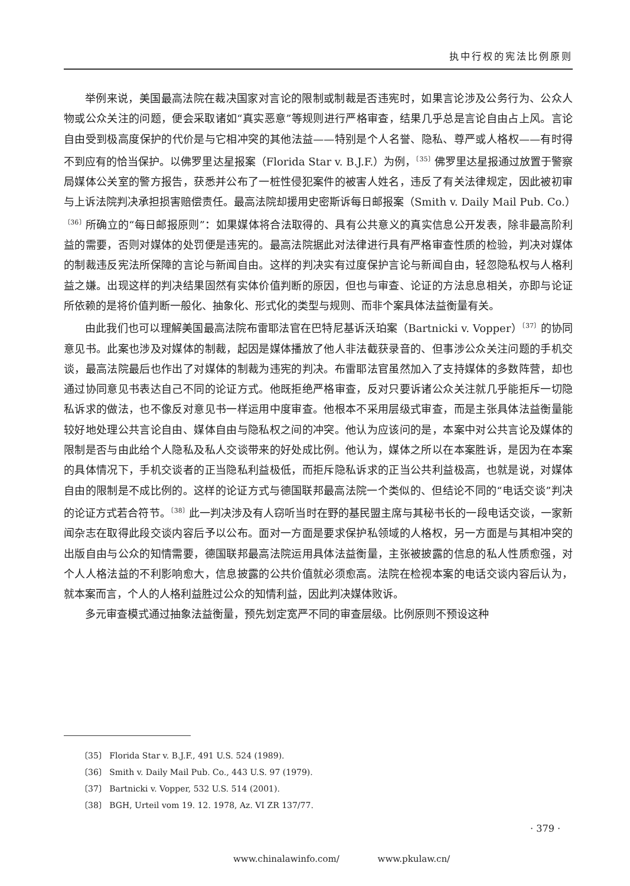执中行权的宪法比例原则
举例来说，美国最高法院在裁决国家对言论的限制或制裁是否违宪时，如果言论涉及公务行为、公众人物或公众关注的问题，便会采取诸如“真实恶意”等规则进行严格审查，结果几乎总是言论自由占上风。言论自由受到极高度保护的代价是与它相冲突的其他法益——特别是个人名誉、隐私、尊严或人格权——有时得不到应有的恰当保护。以佛罗里达星报案（Florida Star v. B.J.F.）为例，<sup>〔35〕</sup>佛罗里达星报通过放置于警察局媒体公关室的警方报告，获悉并公布了一桩性侵犯案件的被害人姓名，违反了有关法律规定，因此被初审与上诉法院判决承担损害赔偿责任。最高法院却援用史密斯诉每日邮报案（Smith v. Daily Mail Pub. Co.）<sup>〔36〕</sup>所确立的“每日邮报原则”：如果媒体将合法取得的、具有公共意义的真实信息公开发表，除非最高阶利益的需要，否则对媒体的处罚便是违宪的。最高法院据此对法律进行具有严格审查性质的检验，判决对媒体的制裁违反宪法所保障的言论与新闻自由。这样的判决实有过度保护言论与新闻自由，轻忽隐私权与人格利益之嫌。出现这样的判决结果固然有实体价值判断的原因，但也与审查、论证的方法息息相关，亦即与论证所依赖的是将价值判断一般化、抽象化、形式化的类型与规则、而非个案具体法益衡量有关。
由此我们也可以理解美国最高法院布雷耶法官在巴特尼基诉沃珀案（Bartnicki v. Vopper）<sup>〔37〕</sup>的协同意见书。此案也涉及对媒体的制裁，起因是媒体播放了他人非法截获录音的、但事涉公众关注问题的手机交谈，最高法院最后也作出了对媒体的制裁为违宪的判决。布雷耶法官虽然加入了支持媒体的多数阵营，却也通过协同意见书表达自己不同的论证方式。他既拒绝严格审查，反对只要诉诸公众关注就几乎能拒斥一切隐私诉求的做法，也不像反对意见书一样运用中度审查。他根本不采用层级式审查，而是主张具体法益衡量能较好地处理公共言论自由、媒体自由与隐私权之间的冲突。他认为应该问的是，本案中对公共言论及媒体的限制是否与由此给个人隐私及私人交谈带来的好处成比例。他认为，媒体之所以在本案胜诉，是因为在本案的具体情况下，手机交谈者的正当隐私利益极低，而拒斥隐私诉求的正当公共利益极高，也就是说，对媒体自由的限制是不成比例的。这样的论证方式与德国联邦最高法院一个类似的、但结论不同的“电话交谈”判决的论证方式若合符节。<sup>〔38〕</sup>此一判决涉及有人窃听当时在野的基民盟主席与其秘书长的一段电话交谈，一家新闻杂志在取得此段交谈内容后予以公布。面对一方面是要求保护私领域的人格权，另一方面是与其相冲突的出版自由与公众的知情需要，德国联邦最高法院运用具体法益衡量，主张被披露的信息的私人性质愈强，对个人人格法益的不利影响愈大，信息披露的公共价值就必须愈高。法院在检视本案的电话交谈内容后认为，就本案而言，个人的人格利益胜过公众的知情利益，因此判决媒体败诉。
多元审查模式通过抽象法益衡量，预先划定宽严不同的审查层级。比例原则不预设这种
〔35〕 Florida Star v. B.J.F., 491 U.S. 524 (1989).
〔36〕 Smith v. Daily Mail Pub. Co., 443 U.S. 97 (1979).
〔37〕 Bartnicki v. Vopper, 532 U.S. 514 (2001).
〔38〕 BGH, Urteil vom 19. 12. 1978, Az. VI ZR 137/77.
· 379 ·
www.chinalawinfo.com/ www.pkulaw.cn/